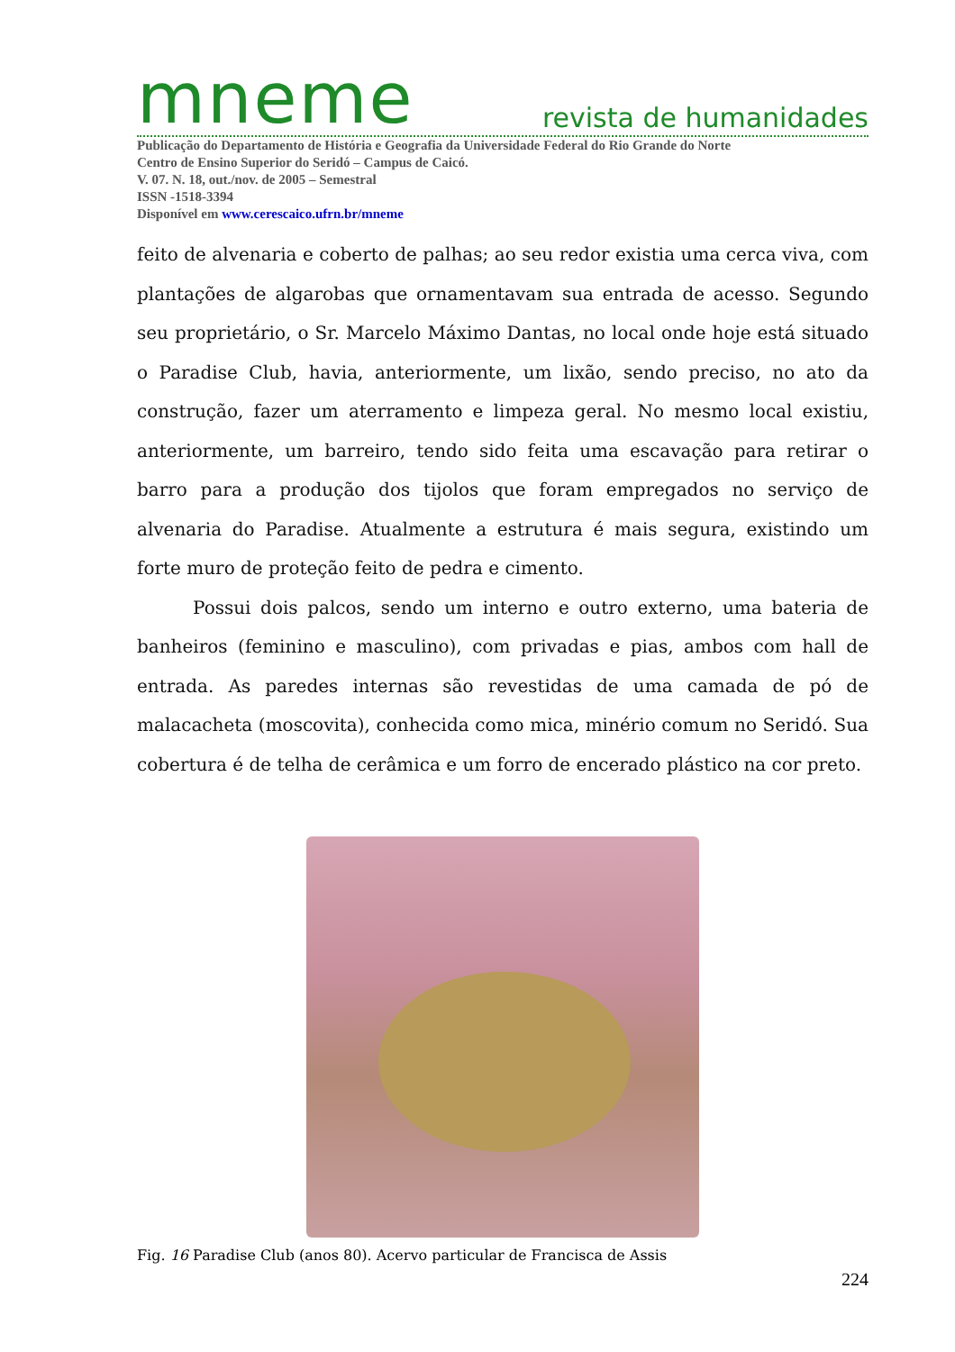mneme revista de humanidades
Publicação do Departamento de História e Geografia da Universidade Federal do Rio Grande do Norte
Centro de Ensino Superior do Seridó – Campus de Caicó.
V. 07. N. 18, out./nov. de 2005 – Semestral
ISSN -1518-3394
Disponível em www.cerescaico.ufrn.br/mneme
feito de alvenaria e coberto de palhas; ao seu redor existia uma cerca viva, com plantações de algarobas que ornamentavam sua entrada de acesso. Segundo seu proprietário, o Sr. Marcelo Máximo Dantas, no local onde hoje está situado o Paradise Club, havia, anteriormente, um lixão, sendo preciso, no ato da construção, fazer um aterramento e limpeza geral. No mesmo local existiu, anteriormente, um barreiro, tendo sido feita uma escavação para retirar o barro para a produção dos tijolos que foram empregados no serviço de alvenaria do Paradise. Atualmente a estrutura é mais segura, existindo um forte muro de proteção feito de pedra e cimento.
Possui dois palcos, sendo um interno e outro externo, uma bateria de banheiros (feminino e masculino), com privadas e pias, ambos com hall de entrada. As paredes internas são revestidas de uma camada de pó de malacacheta (moscovita), conhecida como mica, minério comum no Seridó. Sua cobertura é de telha de cerâmica e um forro de encerado plástico na cor preto.
Fig. 16 Paradise Club (anos 80). Acervo particular de Francisca de Assis
224